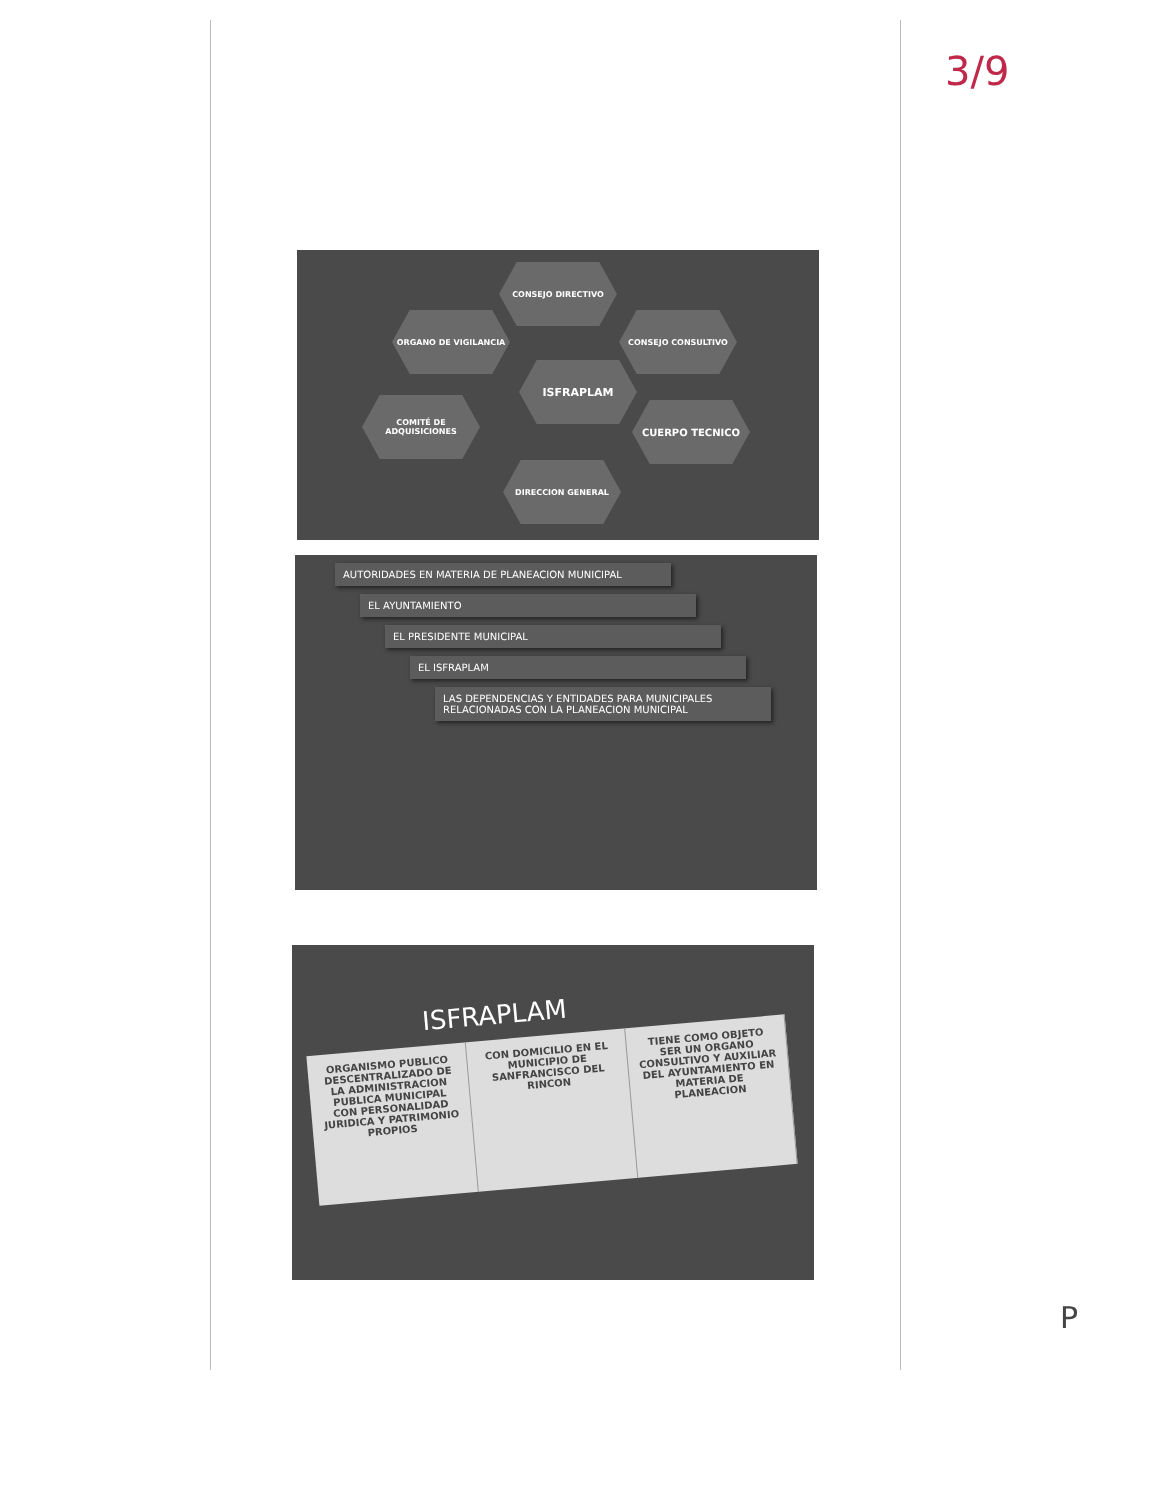3/9
CONSEJO DIRECTIVO
ORGANO DE VIGILANCIA CONSEJO CONSULTIVO
ISFRAPLAM
COMITÉ DE ADQUISICIONES
CUERPO TECNICO
DIRECCION GENERAL
AUTORIDADES EN MATERIA DE PLANEACION MUNICIPAL
EL AYUNTAMIENTO
EL PRESIDENTE MUNICIPAL
EL ISFRAPLAM
LAS DEPENDENCIAS Y ENTIDADES PARA MUNICIPALES RELACIONADAS CON LA PLANEACION MUNICIPAL
ISFRAPLAM
ORGANISMO PUBLICO DESCENTRALIZADO DE LA ADMINISTRACION PUBLICA MUNICIPAL CON PERSONALIDAD JURIDICA Y PATRIMONIO PROPIOS
CON DOMICILIO EN EL MUNICIPIO DE SANFRANCISCO DEL RINCON
TIENE COMO OBJETO SER UN ORGANO CONSULTIVO Y AUXILIAR DEL AYUNTAMIENTO EN MATERIA DE PLANEACION
P